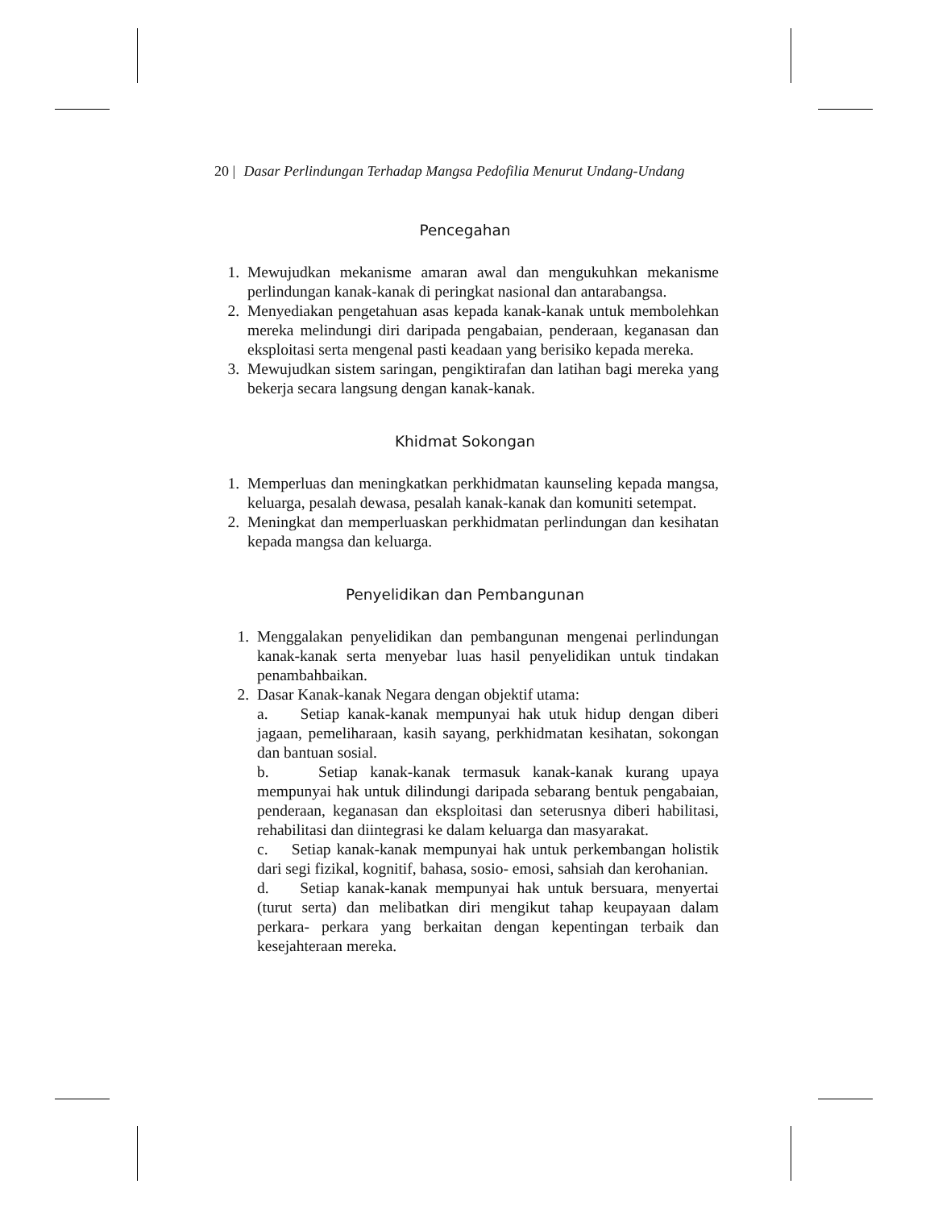20 | Dasar Perlindungan Terhadap Mangsa Pedofilia Menurut Undang-Undang
Pencegahan
1. Mewujudkan mekanisme amaran awal dan mengukuhkan mekanisme perlindungan kanak-kanak di peringkat nasional dan antarabangsa.
2. Menyediakan pengetahuan asas kepada kanak-kanak untuk membolehkan mereka melindungi diri daripada pengabaian, penderaan, keganasan dan eksploitasi serta mengenal pasti keadaan yang berisiko kepada mereka.
3. Mewujudkan sistem saringan, pengiktirafan dan latihan bagi mereka yang bekerja secara langsung dengan kanak-kanak.
Khidmat Sokongan
1. Memperluas dan meningkatkan perkhidmatan kaunseling kepada mangsa, keluarga, pesalah dewasa, pesalah kanak-kanak dan komuniti setempat.
2. Meningkat dan memperluaskan perkhidmatan perlindungan dan kesihatan kepada mangsa dan keluarga.
Penyelidikan dan Pembangunan
1. Menggalakan penyelidikan dan pembangunan mengenai perlindungan kanak-kanak serta menyebar luas hasil penyelidikan untuk tindakan penambahbaikan.
2. Dasar Kanak-kanak Negara dengan objektif utama:
a. Setiap kanak-kanak mempunyai hak utuk hidup dengan diberi jagaan, pemeliharaan, kasih sayang, perkhidmatan kesihatan, sokongan dan bantuan sosial.
b. Setiap kanak-kanak termasuk kanak-kanak kurang upaya mempunyai hak untuk dilindungi daripada sebarang bentuk pengabaian, penderaan, keganasan dan eksploitasi dan seterusnya diberi habilitasi, rehabilitasi dan diintegrasi ke dalam keluarga dan masyarakat.
c. Setiap kanak-kanak mempunyai hak untuk perkembangan holistik dari segi fizikal, kognitif, bahasa, sosio- emosi, sahsiah dan kerohanian.
d. Setiap kanak-kanak mempunyai hak untuk bersuara, menyertai (turut serta) dan melibatkan diri mengikut tahap keupayaan dalam perkara- perkara yang berkaitan dengan kepentingan terbaik dan kesejahteraan mereka.